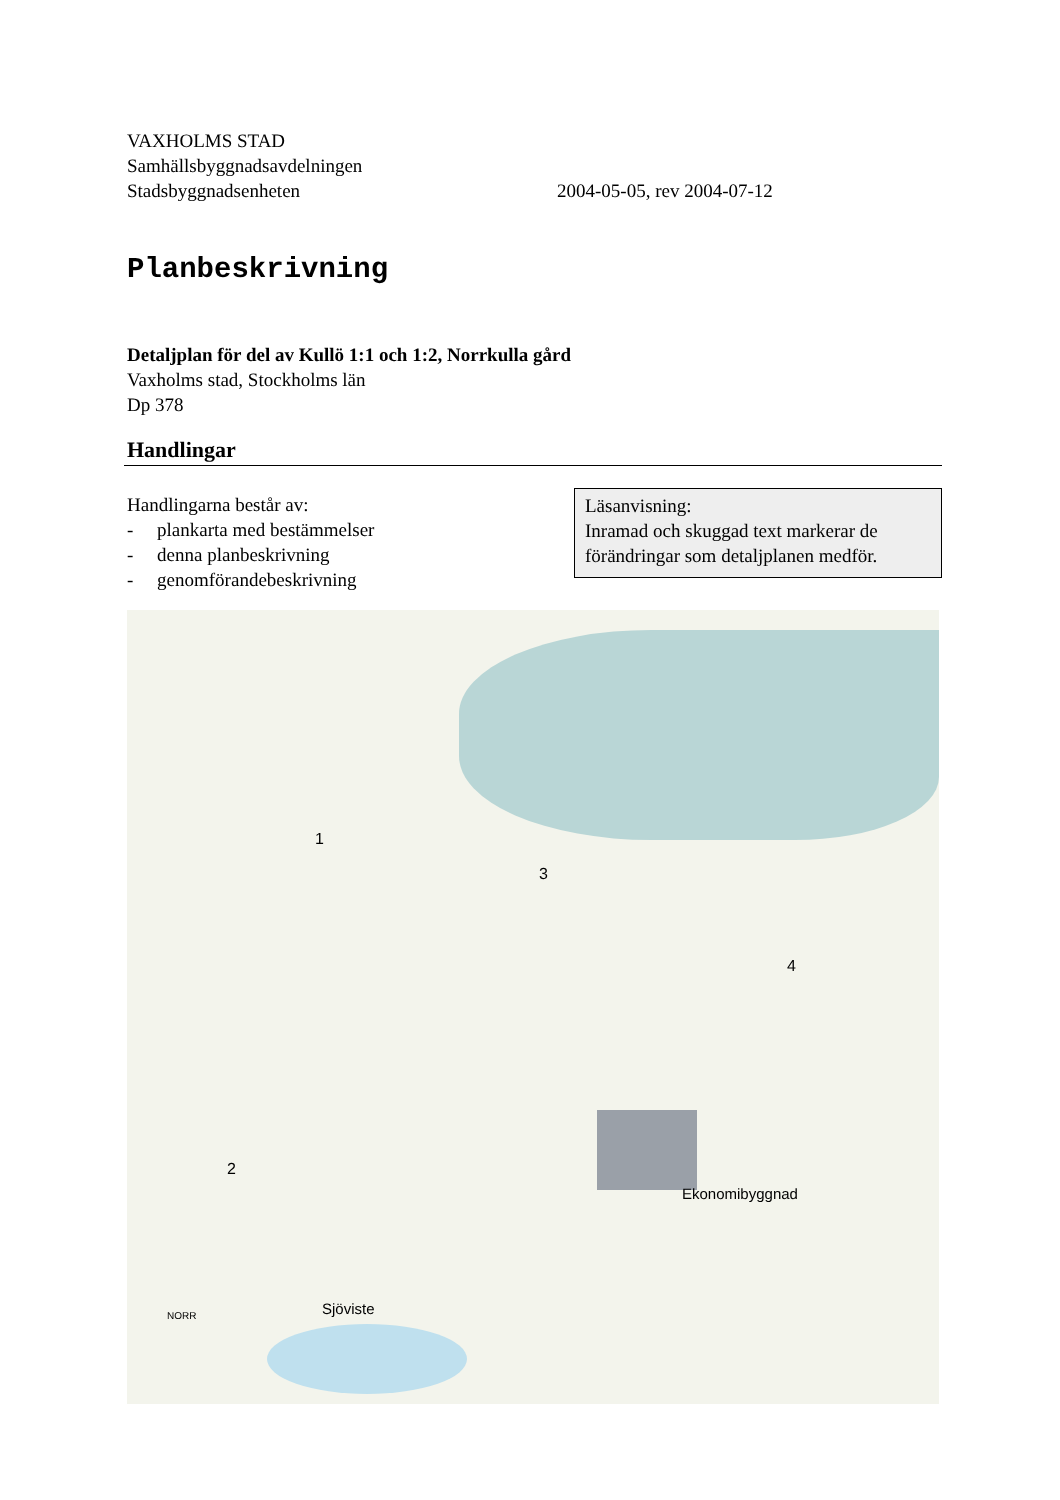VAXHOLMS STAD
Samhällsbyggnadsavdelningen
Stadsbyggnadsenheten 2004-05-05, rev 2004-07-12
Planbeskrivning
Detaljplan för del av Kullö 1:1 och 1:2, Norrkulla gård
Vaxholms stad, Stockholms län
Dp 378
Handlingar
Handlingarna består av:
- plankarta med bestämmelser
- denna planbeskrivning
- genomförandebeskrivning
Läsanvisning:
Inramad och skuggad text markerar de förändringar som detaljplanen medför.
1
2
3
4
Ekonomibyggnad
Sjöviste
NORR